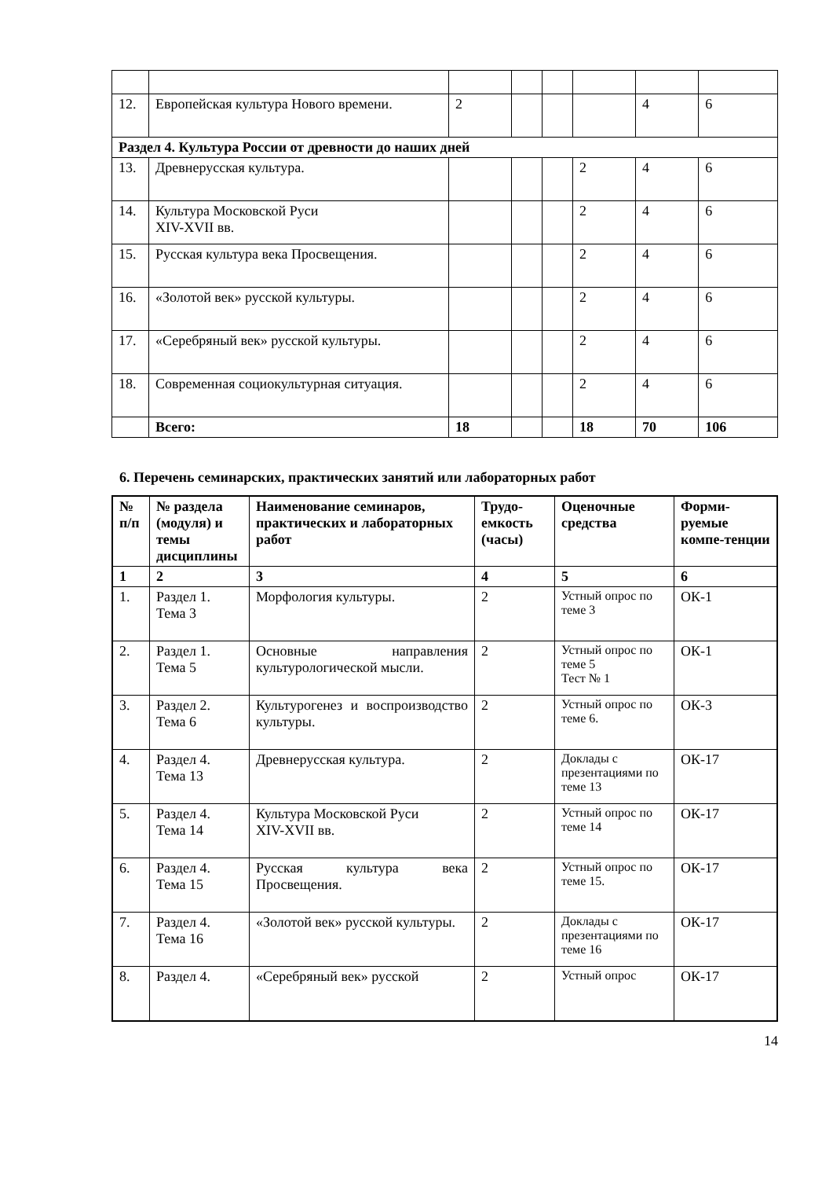| 12. | Европейская культура Нового времени. | 2 | | | | 4 | 6 |
| Раздел 4. Культура России от древности до наших дней | | | | | | | |
| 13. | Древнерусская культура. | | | | 2 | 4 | 6 |
| 14. | Культура Московской Руси XIV-XVII вв. | | | | 2 | 4 | 6 |
| 15. | Русская культура века Просвещения. | | | | 2 | 4 | 6 |
| 16. | «Золотой век» русской культуры. | | | | 2 | 4 | 6 |
| 17. | «Серебряный век» русской культуры. | | | | 2 | 4 | 6 |
| 18. | Современная социокультурная ситуация. | | | | 2 | 4 | 6 |
| | Всего: | 18 | | | 18 | 70 | 106 |
6. Перечень семинарских, практических занятий или лабораторных работ
| № п/п | № раздела (модуля) и темы дисциплины | Наименование семинаров, практических и лабораторных работ | Трудо-емкость (часы) | Оценочные средства | Форми-руемые компе-тенции |
| --- | --- | --- | --- | --- | --- |
| 1 | 2 | 3 | 4 | 5 | 6 |
| 1. | Раздел 1. Тема 3 | Морфология культуры. | 2 | Устный опрос по теме 3 | ОК-1 |
| 2. | Раздел 1. Тема 5 | Основные направления культурологической мысли. | 2 | Устный опрос по теме 5 Тест № 1 | ОК-1 |
| 3. | Раздел 2. Тема 6 | Культурогенез и воспроизводство культуры. | 2 | Устный опрос по теме 6. | ОК-3 |
| 4. | Раздел 4. Тема 13 | Древнерусская культура. | 2 | Доклады с презентациями по теме 13 | ОК-17 |
| 5. | Раздел 4. Тема 14 | Культура Московской Руси XIV-XVII вв. | 2 | Устный опрос по теме 14 | ОК-17 |
| 6. | Раздел 4. Тема 15 | Русская культура века Просвещения. | 2 | Устный опрос по теме 15. | ОК-17 |
| 7. | Раздел 4. Тема 16 | «Золотой век» русской культуры. | 2 | Доклады с презентациями по теме 16 | ОК-17 |
| 8. | Раздел 4. | «Серебряный век» русской | 2 | Устный опрос | ОК-17 |
14